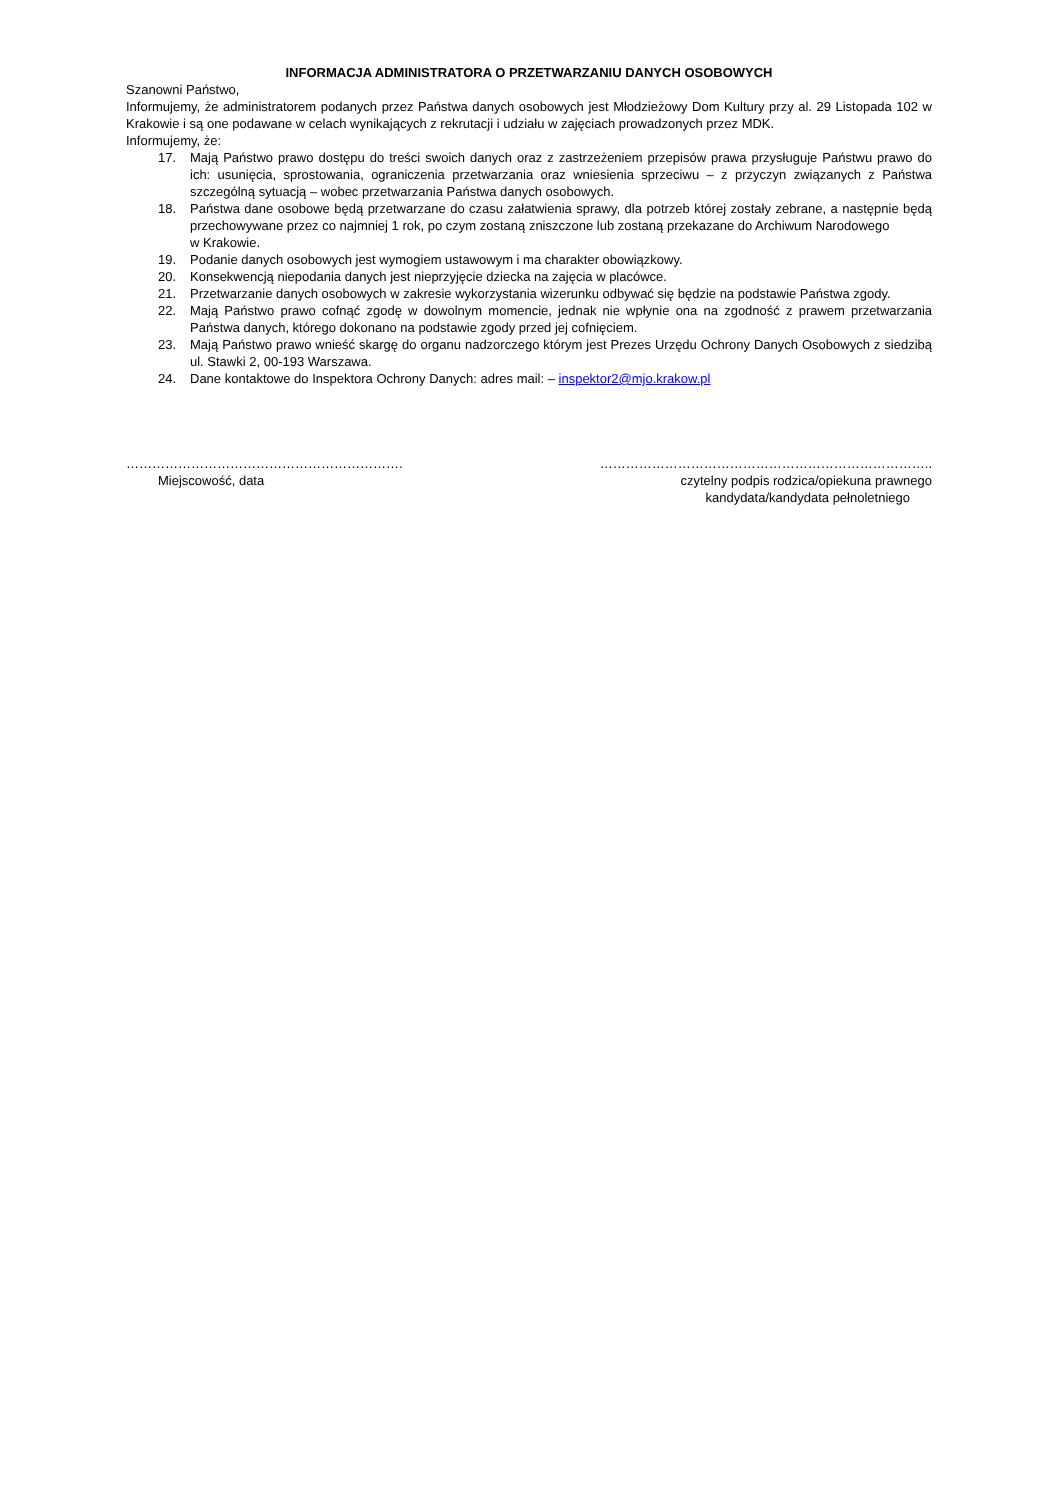INFORMACJA ADMINISTRATORA O PRZETWARZANIU DANYCH OSOBOWYCH
Szanowni Państwo,
Informujemy, że administratorem podanych przez Państwa danych osobowych jest Młodzieżowy Dom Kultury przy al. 29 Listopada 102 w Krakowie i są one podawane w celach wynikających z rekrutacji i udziału w zajęciach prowadzonych przez MDK.
Informujemy, że:
17. Mają Państwo prawo dostępu do treści swoich danych oraz z zastrzeżeniem przepisów prawa przysługuje Państwu prawo do ich: usunięcia, sprostowania, ograniczenia przetwarzania oraz wniesienia sprzeciwu – z przyczyn związanych z Państwa szczególną sytuacją – wobec przetwarzania Państwa danych osobowych.
18. Państwa dane osobowe będą przetwarzane do czasu załatwienia sprawy, dla potrzeb której zostały zebrane, a następnie będą przechowywane przez co najmniej 1 rok, po czym zostaną zniszczone lub zostaną przekazane do Archiwum Narodowego
w Krakowie.
19. Podanie danych osobowych jest wymogiem ustawowym i ma charakter obowiązkowy.
20. Konsekwencją niepodania danych jest nieprzyjęcie dziecka na zajęcia w placówce.
21. Przetwarzanie danych osobowych w zakresie wykorzystania wizerunku odbywać się będzie na podstawie Państwa zgody.
22. Mają Państwo prawo cofnąć zgodę w dowolnym momencie, jednak nie wpłynie ona na zgodność z prawem przetwarzania Państwa danych, którego dokonano na podstawie zgody przed jej cofnięciem.
23. Mają Państwo prawo wnieść skargę do organu nadzorczego którym jest Prezes Urzędu Ochrony Danych Osobowych z siedzibą ul. Stawki 2, 00-193 Warszawa.
24. Dane kontaktowe do Inspektora Ochrony Danych: adres mail: – inspektor2@mjo.krakow.pl
……………………………………………………….
Miejscowość, data
…………………………………………………………………..
czytelny podpis rodzica/opiekuna prawnego
kandydata/kandydata pełnoletniego